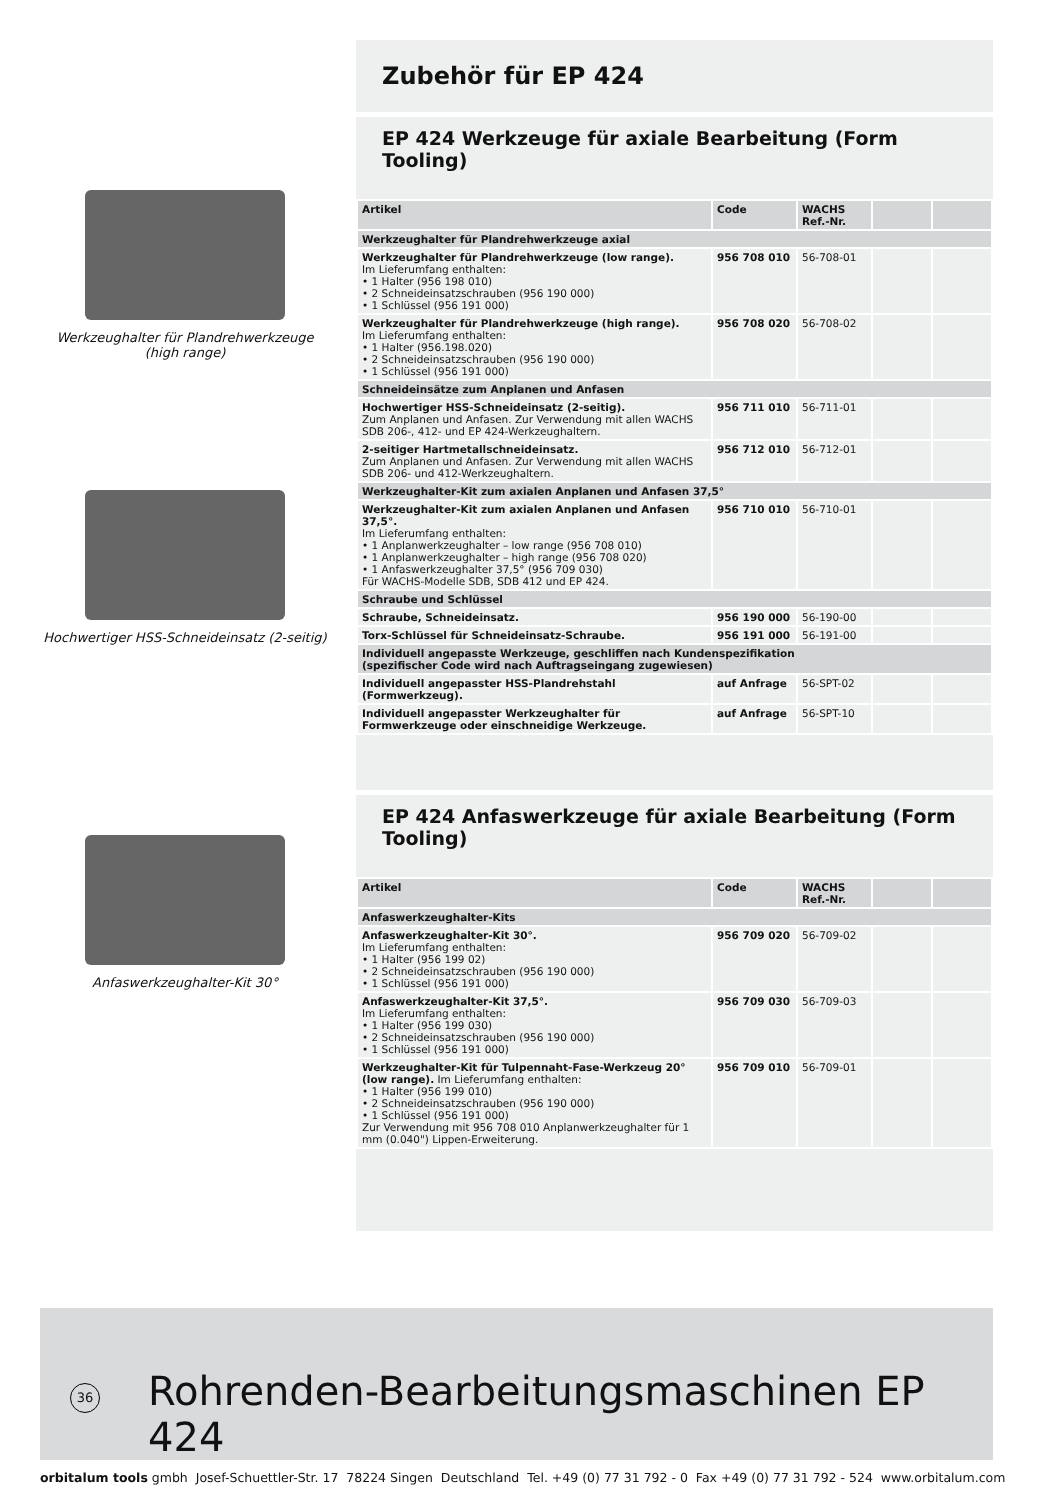Werkzeughalter für Plandrehwerkzeuge
(high range)
Hochwertiger HSS-Schneideinsatz (2-seitig)
Anfaswerkzeughalter-Kit 30°
Zubehör für EP 424
EP 424 Werkzeuge für axiale Bearbeitung (Form Tooling)
| Artikel | Code | WACHS Ref.-Nr. | | |
| --- | --- | --- | --- | --- |
| Werkzeughalter für Plandrehwerkzeuge axial | | | | |
| Werkzeughalter für Plandrehwerkzeuge (low range). Im Lieferumfang enthalten: • 1 Halter (956 198 010) • 2 Schneideinsatzschrauben (956 190 000) • 1 Schlüssel (956 191 000) | 956 708 010 | 56-708-01 | | |
| Werkzeughalter für Plandrehwerkzeuge (high range). Im Lieferumfang enthalten: • 1 Halter (956.198.020) • 2 Schneideinsatzschrauben (956 190 000) • 1 Schlüssel (956 191 000) | 956 708 020 | 56-708-02 | | |
| Schneideinsätze zum Anplanen und Anfasen | | | | |
| Hochwertiger HSS-Schneideinsatz (2-seitig). Zum Anplanen und Anfasen. Zur Verwendung mit allen WACHS SDB 206-, 412- und EP 424-Werkzeughaltern. | 956 711 010 | 56-711-01 | | |
| 2-seitiger Hartmetallschneideinsatz. Zum Anplanen und Anfasen. Zur Verwendung mit allen WACHS SDB 206- und 412-Werkzeughaltern. | 956 712 010 | 56-712-01 | | |
| Werkzeughalter-Kit zum axialen Anplanen und Anfasen 37,5° | | | | |
| Werkzeughalter-Kit zum axialen Anplanen und Anfasen 37,5°. Im Lieferumfang enthalten: • 1 Anplanwerkzeughalter – low range (956 708 010) • 1 Anplanwerkzeughalter – high range (956 708 020) • 1 Anfaswerkzeughalter 37,5° (956 709 030) Für WACHS-Modelle SDB, SDB 412 und EP 424. | 956 710 010 | 56-710-01 | | |
| Schraube und Schlüssel | | | | |
| Schraube, Schneideinsatz. | 956 190 000 | 56-190-00 | | |
| Torx-Schlüssel für Schneideinsatz-Schraube. | 956 191 000 | 56-191-00 | | |
| Individuell angepasste Werkzeuge, geschliffen nach Kundenspezifikation (spezifischer Code wird nach Auftragseingang zugewiesen) | | | | |
| Individuell angepasster HSS-Plandrehstahl (Formwerkzeug). | auf Anfrage | 56-SPT-02 | | |
| Individuell angepasster Werkzeughalter für Formwerkzeuge oder einschneidige Werkzeuge. | auf Anfrage | 56-SPT-10 | | |
EP 424 Anfaswerkzeuge für axiale Bearbeitung (Form Tooling)
| Artikel | Code | WACHS Ref.-Nr. | | |
| --- | --- | --- | --- | --- |
| Anfaswerkzeughalter-Kits | | | | |
| Anfaswerkzeughalter-Kit 30°. Im Lieferumfang enthalten: • 1 Halter (956 199 02) • 2 Schneideinsatzschrauben (956 190 000) • 1 Schlüssel (956 191 000) | 956 709 020 | 56-709-02 | | |
| Anfaswerkzeughalter-Kit 37,5°. Im Lieferumfang enthalten: • 1 Halter (956 199 030) • 2 Schneideinsatzschrauben (956 190 000) • 1 Schlüssel (956 191 000) | 956 709 030 | 56-709-03 | | |
| Werkzeughalter-Kit für Tulpennaht-Fase-Werkzeug 20° (low range). Im Lieferumfang enthalten: • 1 Halter (956 199 010) • 2 Schneideinsatzschrauben (956 190 000) • 1 Schlüssel (956 191 000) Zur Verwendung mit 956 708 010 Anplanwerkzeughalter für 1 mm (0.040") Lippen-Erweiterung. | 956 709 010 | 56-709-01 | | |
36
Rohrenden-Bearbeitungsmaschinen EP 424
orbitalum tools gmbh Josef-Schuettler-Str. 17 78224 Singen Deutschland Tel. +49 (0) 77 31 792 - 0 Fax +49 (0) 77 31 792 - 524 www.orbitalum.com